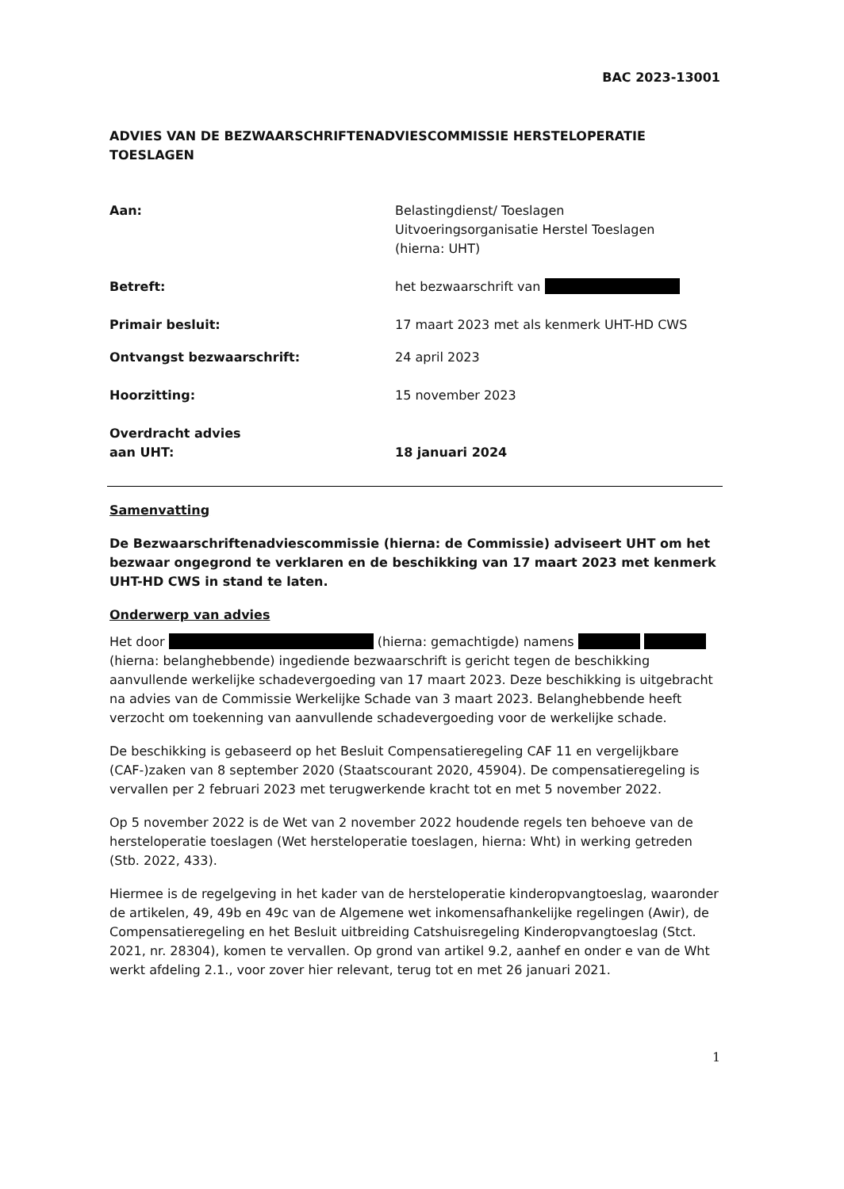BAC 2023-13001
ADVIES VAN DE BEZWAARSCHRIFTENADVIESCOMMISSIE HERSTELOPERATIE TOESLAGEN
Aan: Belastingdienst/ Toeslagen
Uitvoeringsorganisatie Herstel Toeslagen
(hierna: UHT)
Betreft: het bezwaarschrift van
Primair besluit: 17 maart 2023 met als kenmerk UHT-HD CWS
Ontvangst bezwaarschrift: 24 april 2023
Hoorzitting: 15 november 2023
Overdracht advies
aan UHT:
18 januari 2024
Samenvatting
De Bezwaarschriftenadviescommissie (hierna: de Commissie) adviseert UHT om het bezwaar ongegrond te verklaren en de beschikking van 17 maart 2023 met kenmerk UHT-HD CWS in stand te laten.
Onderwerp van advies
Het door (hierna: gemachtigde) namens (hierna: belanghebbende) ingediende bezwaarschrift is gericht tegen de beschikking aanvullende werkelijke schadevergoeding van 17 maart 2023. Deze beschikking is uitgebracht na advies van de Commissie Werkelijke Schade van 3 maart 2023. Belanghebbende heeft verzocht om toekenning van aanvullende schadevergoeding voor de werkelijke schade.
De beschikking is gebaseerd op het Besluit Compensatieregeling CAF 11 en vergelijkbare (CAF-)zaken van 8 september 2020 (Staatscourant 2020, 45904). De compensatieregeling is vervallen per 2 februari 2023 met terugwerkende kracht tot en met 5 november 2022.
Op 5 november 2022 is de Wet van 2 november 2022 houdende regels ten behoeve van de hersteloperatie toeslagen (Wet hersteloperatie toeslagen, hierna: Wht) in werking getreden (Stb. 2022, 433).
Hiermee is de regelgeving in het kader van de hersteloperatie kinderopvangtoeslag, waaronder de artikelen, 49, 49b en 49c van de Algemene wet inkomensafhankelijke regelingen (Awir), de Compensatieregeling en het Besluit uitbreiding Catshuisregeling Kinderopvangtoeslag (Stct. 2021, nr. 28304), komen te vervallen. Op grond van artikel 9.2, aanhef en onder e van de Wht werkt afdeling 2.1., voor zover hier relevant, terug tot en met 26 januari 2021.
1